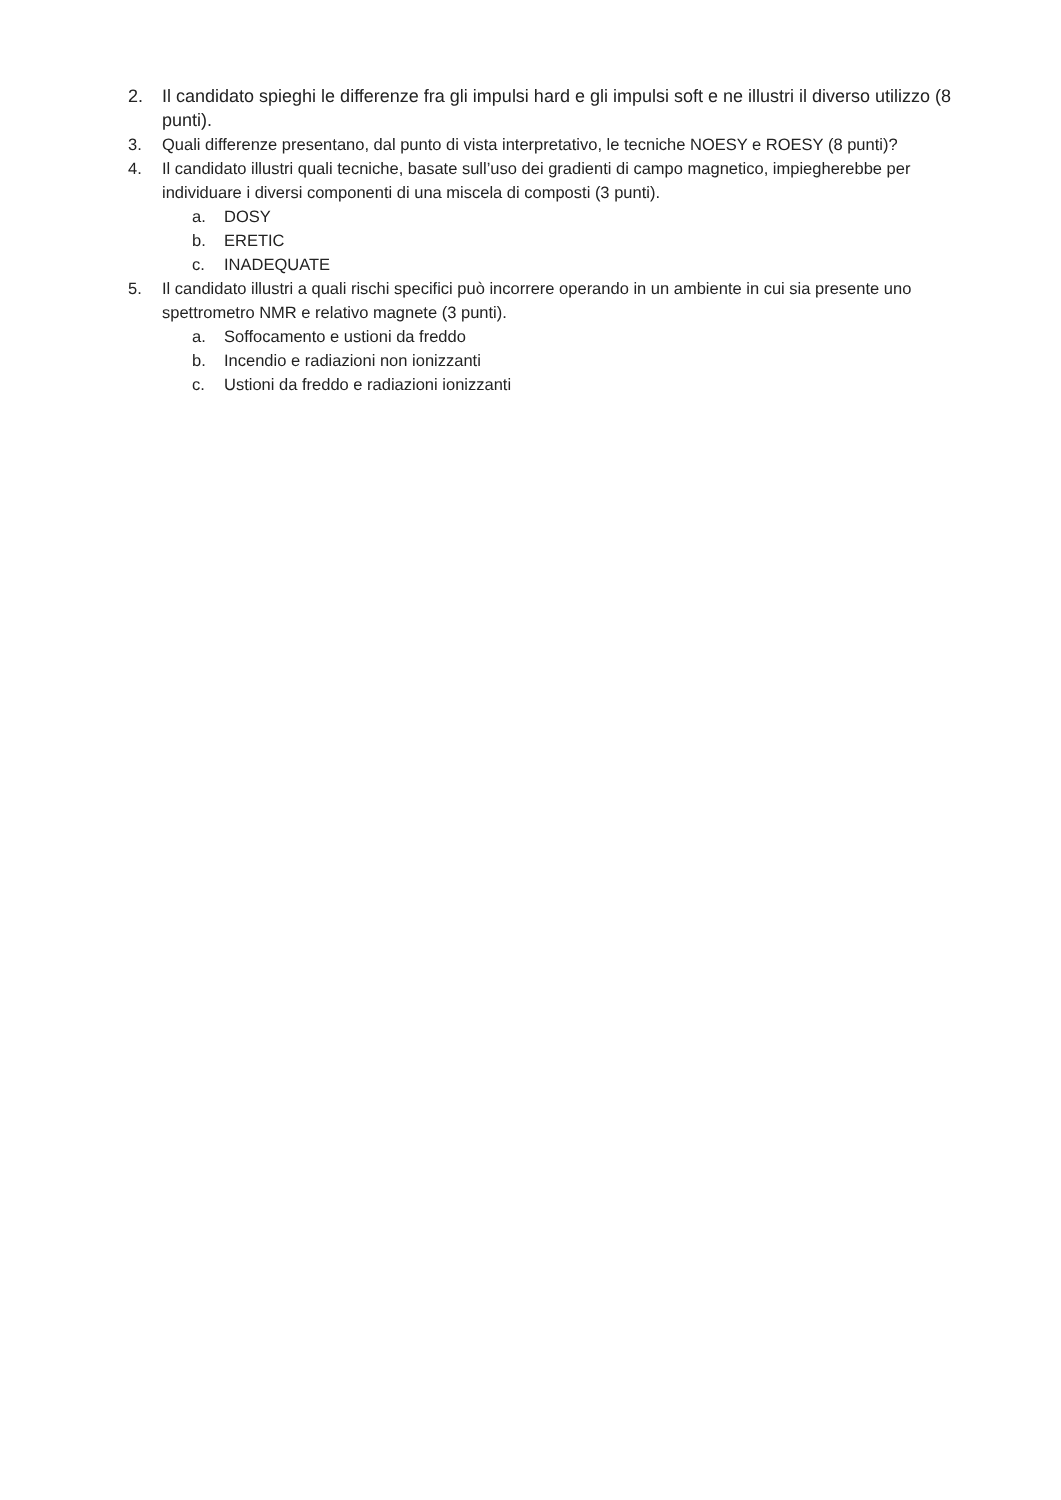2. Il candidato spieghi le differenze fra gli impulsi hard e gli impulsi soft e ne illustri il diverso utilizzo (8 punti).
3. Quali differenze presentano, dal punto di vista interpretativo, le tecniche NOESY e ROESY (8 punti)?
4. Il candidato illustri quali tecniche, basate sull’uso dei gradienti di campo magnetico, impiegherebbe per individuare i diversi componenti di una miscela di composti (3 punti).
a. DOSY
b. ERETIC
c. INADEQUATE
5. Il candidato illustri a quali rischi specifici può incorrere operando in un ambiente in cui sia presente uno spettrometro NMR e relativo magnete (3 punti).
a. Soffocamento e ustioni da freddo
b. Incendio e radiazioni non ionizzanti
c. Ustioni da freddo e radiazioni ionizzanti